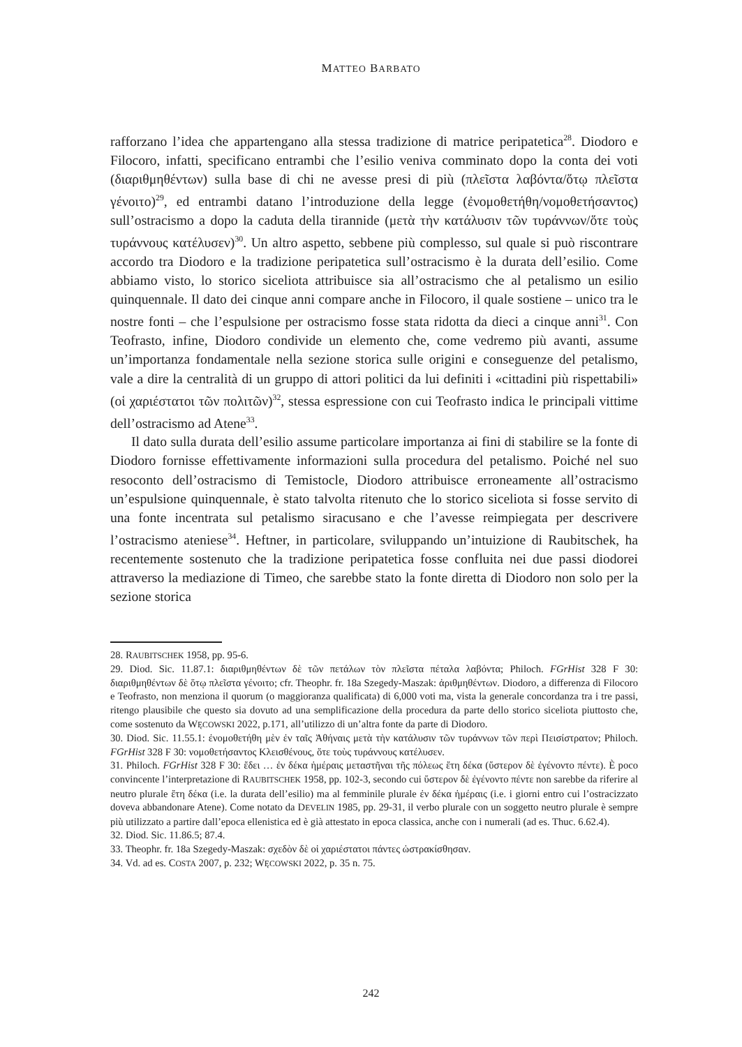MATTEO BARBATO
rafforzano l’idea che appartengano alla stessa tradizione di matrice peripatetica<sup>28</sup>. Diodoro e Filocoro, infatti, specificano entrambi che l’esilio veniva comminato dopo la conta dei voti (διαριθμηθέντων) sulla base di chi ne avesse presi di più (πλεῖστα λαβόντα/ὅτῳ πλεῖστα γένοιτο)<sup>29</sup>, ed entrambi datano l’introduzione della legge (ἐνομοθετήθη/νομοθετήσαντος) sull’ostracismo a dopo la caduta della tirannide (μετὰ τὴν κατάλυσιν τῶν τυράννων/ὅτε τοὺς τυράννους κατέλυσεν)<sup>30</sup>. Un altro aspetto, sebbene più complesso, sul quale si può riscontrare accordo tra Diodoro e la tradizione peripatetica sull’ostracismo è la durata dell’esilio. Come abbiamo visto, lo storico siceliota attribuisce sia all’ostracismo che al petalismo un esilio quinquennale. Il dato dei cinque anni compare anche in Filocoro, il quale sostiene – unico tra le nostre fonti – che l’espulsione per ostracismo fosse stata ridotta da dieci a cinque anni<sup>31</sup>. Con Teofrasto, infine, Diodoro condivide un elemento che, come vedremo più avanti, assume un’importanza fondamentale nella sezione storica sulle origini e conseguenze del petalismo, vale a dire la centralità di un gruppo di attori politici da lui definiti i «cittadini più rispettabili» (οἱ χαριέστατοι τῶν πολιτῶν)<sup>32</sup>, stessa espressione con cui Teofrasto indica le principali vittime dell’ostracismo ad Atene<sup>33</sup>.
Il dato sulla durata dell’esilio assume particolare importanza ai fini di stabilire se la fonte di Diodoro fornisse effettivamente informazioni sulla procedura del petalismo. Poiché nel suo resoconto dell’ostracismo di Temistocle, Diodoro attribuisce erroneamente all’ostracismo un’espulsione quinquennale, è stato talvolta ritenuto che lo storico siceliota si fosse servito di una fonte incentrata sul petalismo siracusano e che l’avesse reimpiegata per descrivere l’ostracismo ateniese<sup>34</sup>. Heftner, in particolare, sviluppando un’intuizione di Raubitschek, ha recentemente sostenuto che la tradizione peripatetica fosse confluita nei due passi diodorei attraverso la mediazione di Timeo, che sarebbe stato la fonte diretta di Diodoro non solo per la sezione storica
28. RAUBITSCHEK 1958, pp. 95-6.
29. Diod. Sic. 11.87.1: διαριθμηθέντων δὲ τῶν πετάλων τὸν πλεῖστα πέταλα λαβόντα; Philoch. FGrHist 328 F 30: διαριθμηθέντων δὲ ὅτῳ πλεῖστα γένοιτο; cfr. Theophr. fr. 18a Szegedy-Maszak: ἀριθμηθέντων. Diodoro, a differenza di Filocoro e Teofrasto, non menziona il quorum (o maggioranza qualificata) di 6,000 voti ma, vista la generale concordanza tra i tre passi, ritengo plausibile che questo sia dovuto ad una semplificazione della procedura da parte dello storico siceliota piuttosto che, come sostenuto da WĘCOWSKI 2022, p.171, all’utilizzo di un’altra fonte da parte di Diodoro.
30. Diod. Sic. 11.55.1: ἐνομοθετήθη μὲν ἐν ταῖς Ἀθήναις μετὰ τὴν κατάλυσιν τῶν τυράννων τῶν περὶ Πεισίστρατον; Philoch. FGrHist 328 F 30: νομοθετήσαντος Κλεισθένους, ὅτε τοὺς τυράννους κατέλυσεν.
31. Philoch. FGrHist 328 F 30: ἔδει … ἐν δέκα ἡμέραις μεταστῆναι τῆς πόλεως ἔτη δέκα (ὕστερον δὲ ἐγένοντο πέντε). È poco convincente l’interpretazione di RAUBITSCHEK 1958, pp. 102-3, secondo cui ὕστερον δὲ ἐγένοντο πέντε non sarebbe da riferire al neutro plurale ἔτη δέκα (i.e. la durata dell’esilio) ma al femminile plurale ἐν δέκα ἡμέραις (i.e. i giorni entro cui l’ostracizzato doveva abbandonare Atene). Come notato da DEVELIN 1985, pp. 29-31, il verbo plurale con un soggetto neutro plurale è sempre più utilizzato a partire dall’epoca ellenistica ed è già attestato in epoca classica, anche con i numerali (ad es. Thuc. 6.62.4).
32. Diod. Sic. 11.86.5; 87.4.
33. Theophr. fr. 18a Szegedy-Maszak: σχεδὸν δὲ οἱ χαριέστατοι πάντες ὠστρακίσθησαν.
34. Vd. ad es. COSTA 2007, p. 232; WĘCOWSKI 2022, p. 35 n. 75.
242